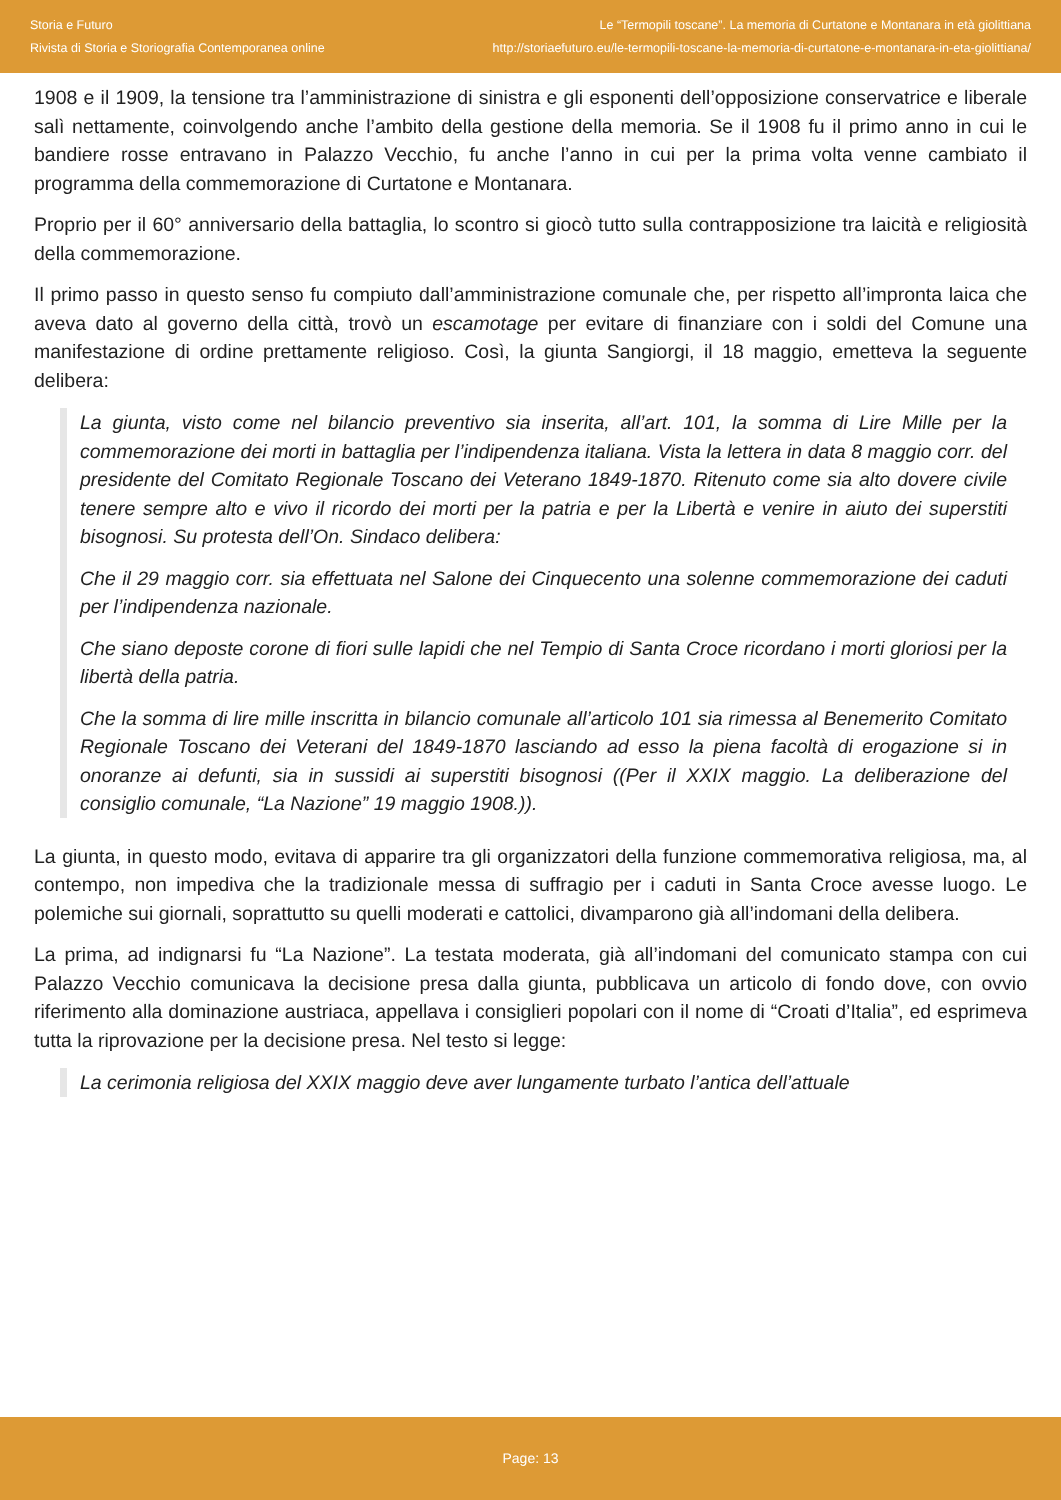Storia e Futuro
Rivista di Storia e Storiografia Contemporanea online
Le “Termopili toscane”. La memoria di Curtatone e Montanara in età giolittiana
http://storiaefuturo.eu/le-termopili-toscane-la-memoria-di-curtatone-e-montanara-in-eta-giolittiana/
1908 e il 1909, la tensione tra l’amministrazione di sinistra e gli esponenti dell’opposizione conservatrice e liberale salì nettamente, coinvolgendo anche l’ambito della gestione della memoria. Se il 1908 fu il primo anno in cui le bandiere rosse entravano in Palazzo Vecchio, fu anche l’anno in cui per la prima volta venne cambiato il programma della commemorazione di Curtatone e Montanara.
Proprio per il 60° anniversario della battaglia, lo scontro si giocò tutto sulla contrapposizione tra laicità e religiosità della commemorazione.
Il primo passo in questo senso fu compiuto dall’amministrazione comunale che, per rispetto all’impronta laica che aveva dato al governo della città, trovò un escamotage per evitare di finanziare con i soldi del Comune una manifestazione di ordine prettamente religioso. Così, la giunta Sangiorgi, il 18 maggio, emetteva la seguente delibera:
La giunta, visto come nel bilancio preventivo sia inserita, all’art. 101, la somma di Lire Mille per la commemorazione dei morti in battaglia per l’indipendenza italiana. Vista la lettera in data 8 maggio corr. del presidente del Comitato Regionale Toscano dei Veterano 1849-1870. Ritenuto come sia alto dovere civile tenere sempre alto e vivo il ricordo dei morti per la patria e per la Libertà e venire in aiuto dei superstiti bisognosi. Su protesta dell’On. Sindaco delibera:
Che il 29 maggio corr. sia effettuata nel Salone dei Cinquecento una solenne commemorazione dei caduti per l’indipendenza nazionale.
Che siano deposte corone di fiori sulle lapidi che nel Tempio di Santa Croce ricordano i morti gloriosi per la libertà della patria.
Che la somma di lire mille inscritta in bilancio comunale all’articolo 101 sia rimessa al Benemerito Comitato Regionale Toscano dei Veterani del 1849-1870 lasciando ad esso la piena facoltà di erogazione si in onoranze ai defunti, sia in sussidi ai superstiti bisognosi ((Per il XXIX maggio. La deliberazione del consiglio comunale, “La Nazione” 19 maggio 1908.)).
La giunta, in questo modo, evitava di apparire tra gli organizzatori della funzione commemorativa religiosa, ma, al contempo, non impediva che la tradizionale messa di suffragio per i caduti in Santa Croce avesse luogo. Le polemiche sui giornali, soprattutto su quelli moderati e cattolici, divamparono già all’indomani della delibera.
La prima, ad indignarsi fu “La Nazione”. La testata moderata, già all’indomani del comunicato stampa con cui Palazzo Vecchio comunicava la decisione presa dalla giunta, pubblicava un articolo di fondo dove, con ovvio riferimento alla dominazione austriaca, appellava i consiglieri popolari con il nome di “Croati d’Italia”, ed esprimeva tutta la riprovazione per la decisione presa. Nel testo si legge:
La cerimonia religiosa del XXIX maggio deve aver lungamente turbato l’antica dell’attuale
Page: 13